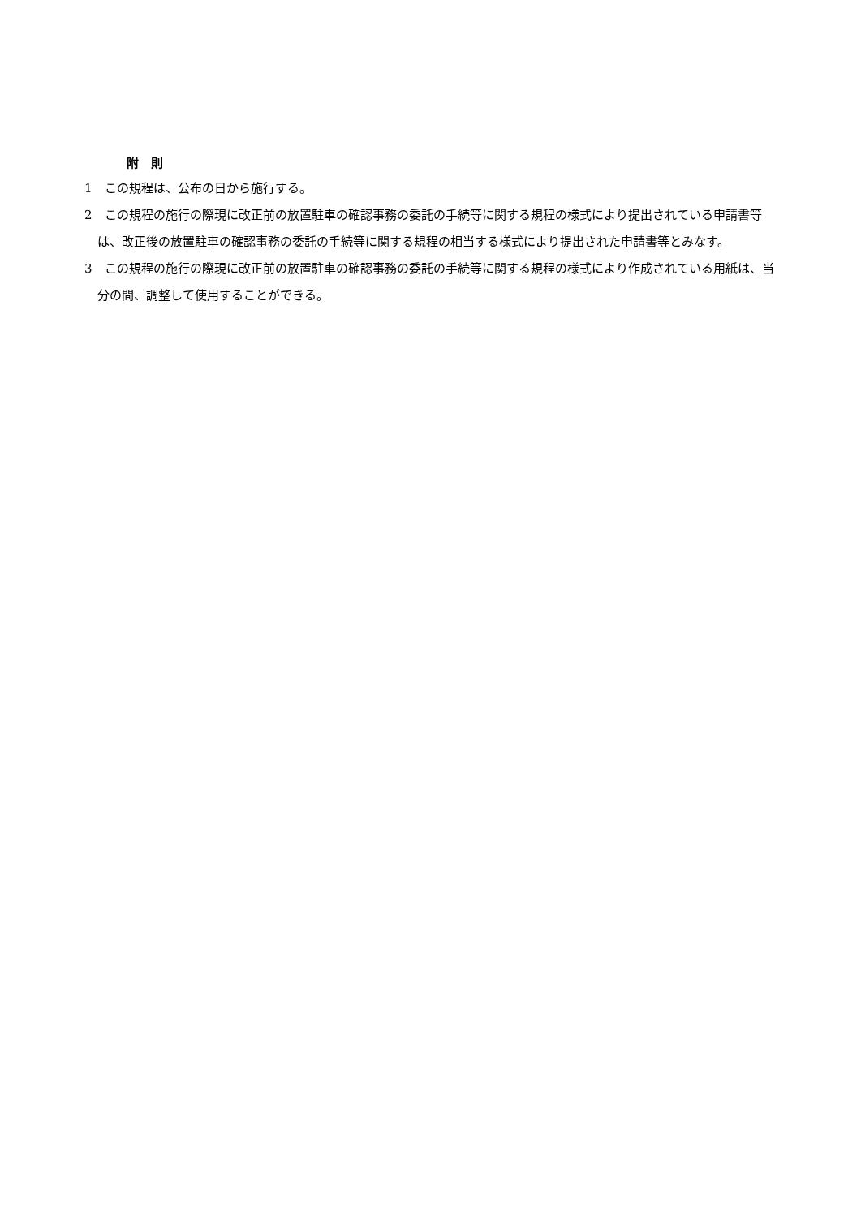附　則
1　この規程は、公布の日から施行する。
2　この規程の施行の際現に改正前の放置駐車の確認事務の委託の手続等に関する規程の様式により提出されている申請書等は、改正後の放置駐車の確認事務の委託の手続等に関する規程の相当する様式により提出された申請書等とみなす。
3　この規程の施行の際現に改正前の放置駐車の確認事務の委託の手続等に関する規程の様式により作成されている用紙は、当分の間、調整して使用することができる。